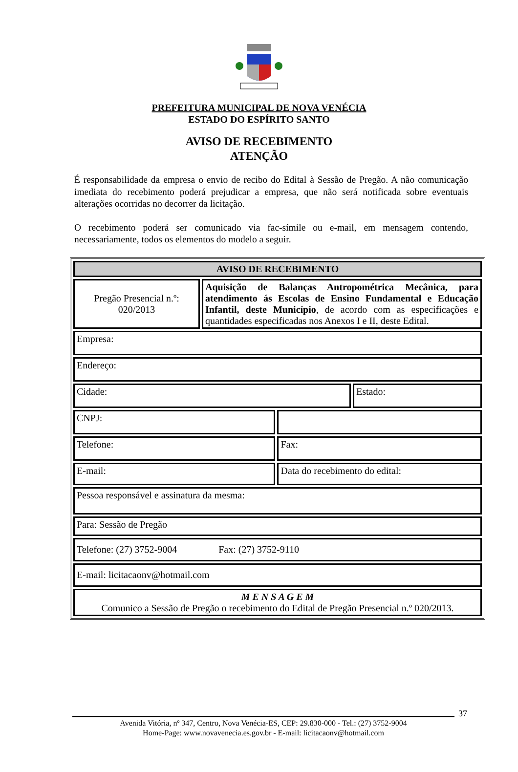PREFEITURA MUNICIPAL DE NOVA VENÉCIA
ESTADO DO ESPÍRITO SANTO
AVISO DE RECEBIMENTO
ATENÇÃO
É responsabilidade da empresa o envio de recibo do Edital à Sessão de Pregão. A não comunicação imediata do recebimento poderá prejudicar a empresa, que não será notificada sobre eventuais alterações ocorridas no decorrer da licitação.
O recebimento poderá ser comunicado via fac-símile ou e-mail, em mensagem contendo, necessariamente, todos os elementos do modelo a seguir.
| AVISO DE RECEBIMENTO | | | |
| Pregão Presencial n.º: 020/2013 | Aquisição de Balanças Antropométrica Mecânica, para atendimento ás Escolas de Ensino Fundamental e Educação Infantil, deste Município , de acordo com as especificações e quantidades especificadas nos Anexos I e II, deste Edital. | | |
| Empresa: | | | |
| Endereço: | | | |
| Cidade: | | | Estado: |
| CNPJ: | | | |
| Telefone: | | Fax: | |
| E-mail: | | Data do recebimento do edital: | |
| Pessoa responsável e assinatura da mesma: | | | |
| Para: Sessão de Pregão | | | |
| Telefone: (27) 3752-9004 Fax: (27) 3752-9110 | | | |
| E-mail: licitacaonv@hotmail.com | | | |
| M E N S A G E M Comunico a Sessão de Pregão o recebimento do Edital de Pregão Presencial n.º 020/2013. | | | |
37
Avenida Vitória, nº 347, Centro, Nova Venécia-ES, CEP: 29.830-000 - Tel.: (27) 3752-9004
Home-Page: www.novavenecia.es.gov.br - E-mail: licitacaonv@hotmail.com